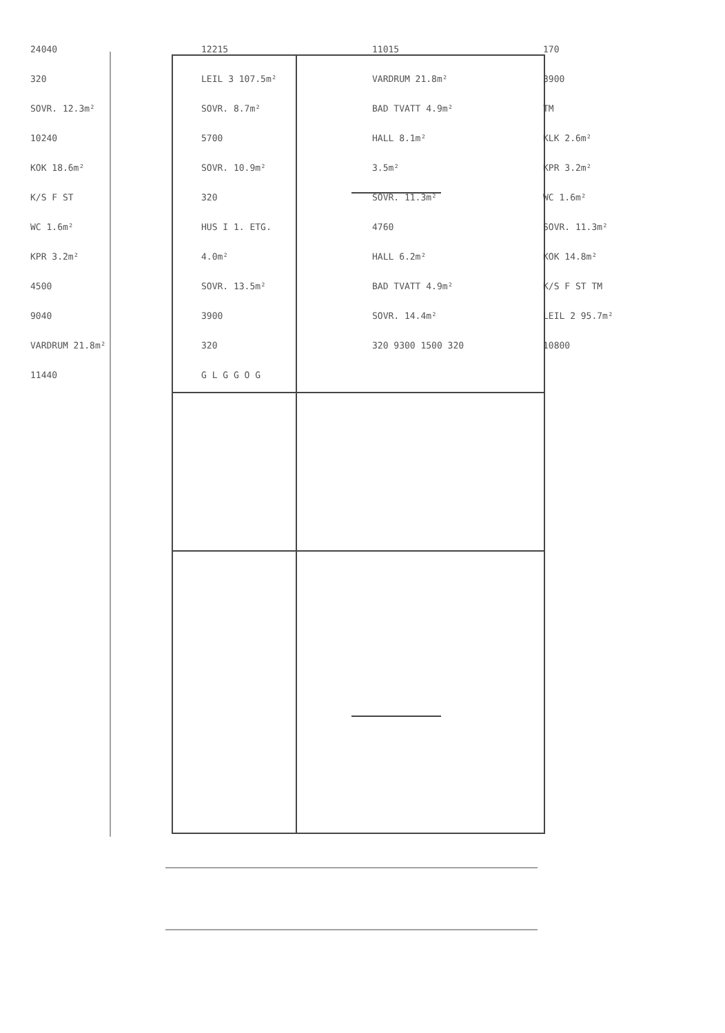24040
12215
11015
170
320
LEIL 3 107.5m²
VARDRUM 21.8m²
3900
SOVR. 12.3m²
SOVR. 8.7m²
BAD TVATT 4.9m²
TM
10240
5700
HALL 8.1m²
KLK 2.6m²
KOK 18.6m²
SOVR. 10.9m²
3.5m²
KPR 3.2m²
K/S F ST
320
SOVR. 11.3m²
WC 1.6m²
WC 1.6m²
HUS I 1. ETG.
4760
SOVR. 11.3m²
KPR 3.2m²
4.0m²
HALL 6.2m²
KOK 14.8m²
4500
SOVR. 13.5m²
BAD TVATT 4.9m²
K/S F ST TM
9040
3900
SOVR. 14.4m²
LEIL 2 95.7m²
VARDRUM 21.8m²
320
320 9300 1500 320
10800
11440
G L G G O G